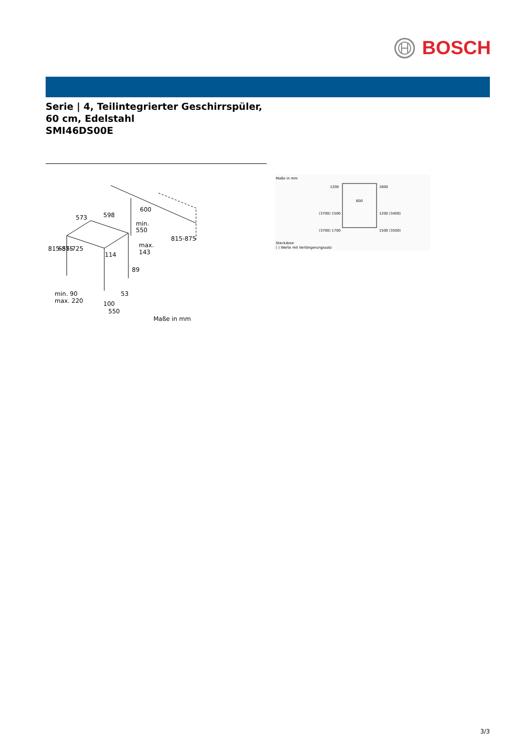BOSCH
Serie | 4, Teilintegrierter Geschirrspüler, 60 cm, Edelstahl
SMI46DS00E
573
598
600
min.
550
max.
143
114
89
53
min. 90
max. 220
100
550
Maße in mm
815-875
655-725
815-875
Maße in mm
1200
1600
600
(3700) 1500
1200 (3400)
(3700) 1700
1500 (3500)
Steckdose
( ) Werte mit Verlängerungssatz
3/3